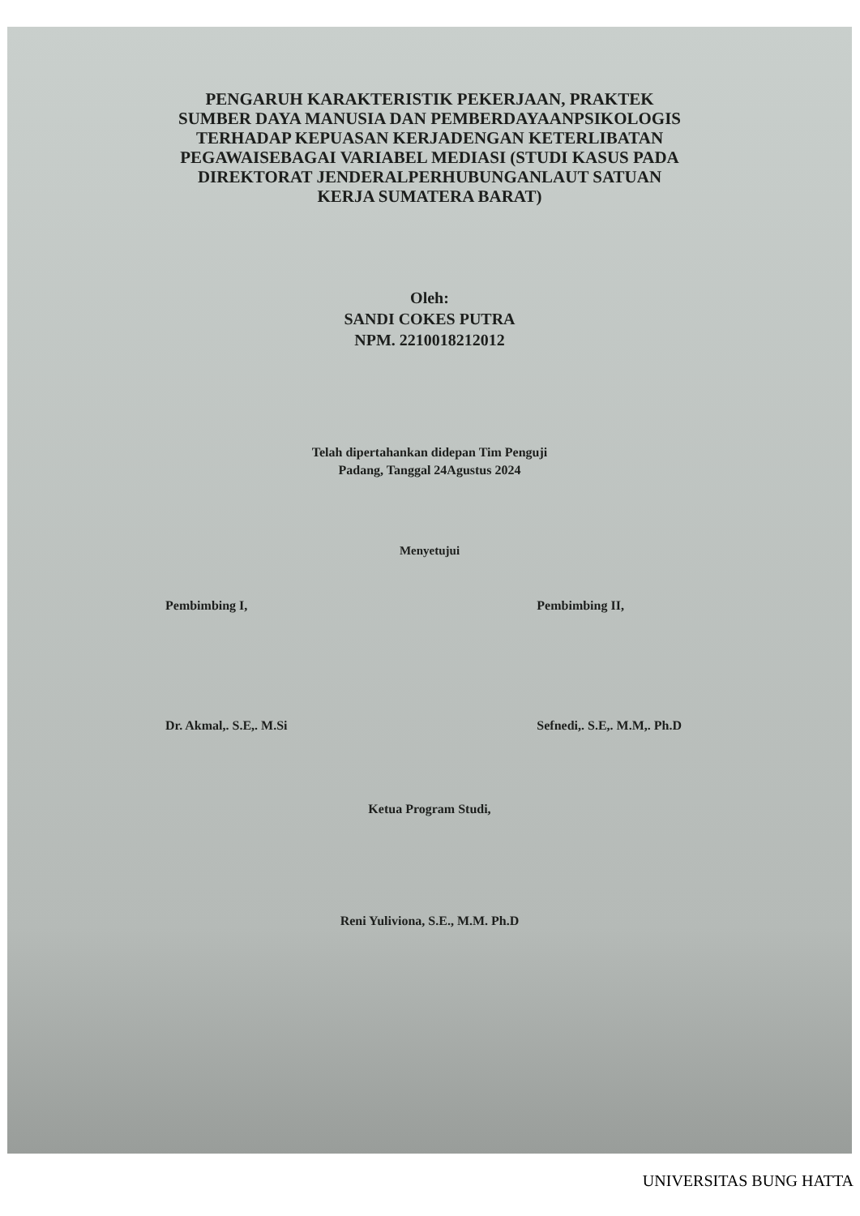PENGARUH KARAKTERISTIK PEKERJAAN, PRAKTEK SUMBER DAYA MANUSIA DAN PEMBERDAYAANPSIKOLOGIS TERHADAP KEPUASAN KERJADENGAN KETERLIBATAN PEGAWAISEBAGAI VARIABEL MEDIASI (STUDI KASUS PADA DIREKTORAT JENDERALPERHUBUNGANLAUT SATUAN KERJA SUMATERA BARAT)
Oleh:
SANDI COKES PUTRA
NPM. 2210018212012
Telah dipertahankan didepan Tim Penguji
Padang, Tanggal 24Agustus 2024
Menyetujui
Pembimbing I,
Dr. Akmal,. S.E,. M.Si
Pembimbing II,
Sefnedi,. S.E,. M.M,. Ph.D
Ketua Program Studi,
Reni Yuliviona, S.E., M.M. Ph.D
UNIVERSITAS BUNG HATTA